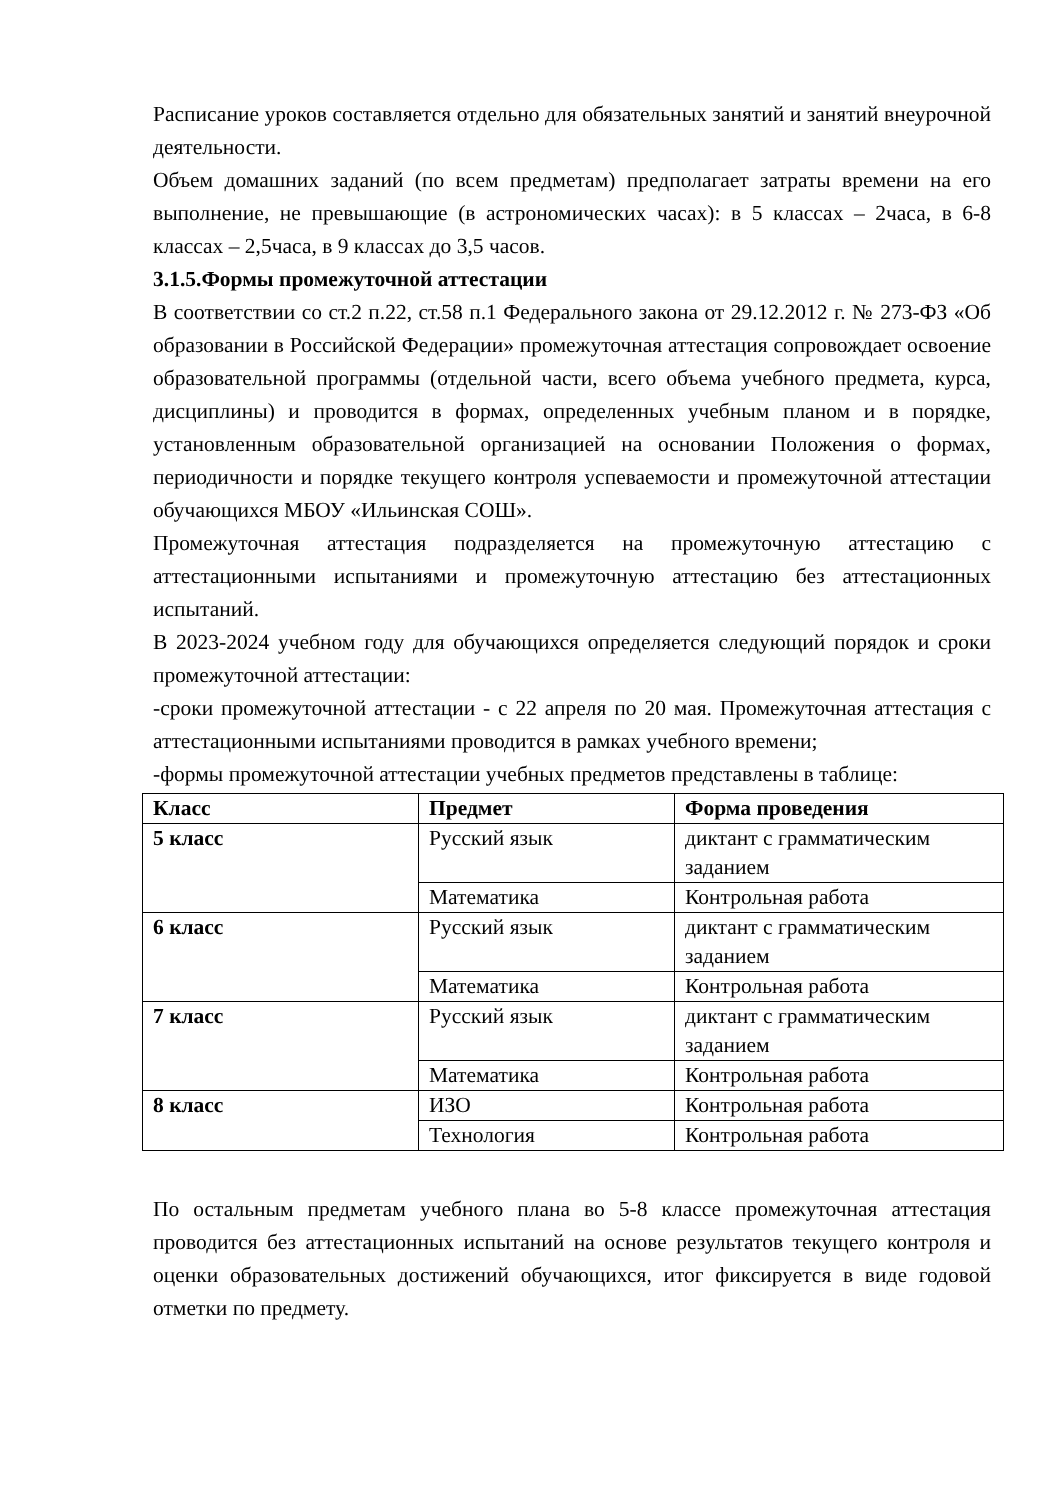Расписание уроков составляется отдельно для обязательных занятий и занятий внеурочной деятельности.
Объем домашних заданий (по всем предметам) предполагает затраты времени на его выполнение, не превышающие (в астрономических часах): в 5 классах – 2часа, в 6-8 классах – 2,5часа, в 9 классах до 3,5 часов.
3.1.5.Формы промежуточной аттестации
В соответствии со ст.2 п.22, ст.58 п.1 Федерального закона от 29.12.2012 г. № 273-ФЗ «Об образовании в Российской Федерации» промежуточная аттестация сопровождает освоение образовательной программы (отдельной части, всего объема учебного предмета, курса, дисциплины) и проводится в формах, определенных учебным планом и в порядке, установленным образовательной организацией на основании Положения о формах, периодичности и порядке текущего контроля успеваемости и промежуточной аттестации обучающихся МБОУ «Ильинская СОШ».
Промежуточная аттестация подразделяется на промежуточную аттестацию с аттестационными испытаниями и промежуточную аттестацию без аттестационных испытаний.
В 2023-2024 учебном году для обучающихся определяется следующий порядок и сроки промежуточной аттестации:
-сроки промежуточной аттестации - с 22 апреля по 20 мая. Промежуточная аттестация с аттестационными испытаниями проводится в рамках учебного времени;
-формы промежуточной аттестации учебных предметов представлены в таблице:
| Класс | Предмет | Форма проведения |
| --- | --- | --- |
| 5 класс | Русский язык | диктант с грамматическим заданием |
| | Математика | Контрольная работа |
| 6 класс | Русский язык | диктант с грамматическим заданием |
| | Математика | Контрольная работа |
| 7 класс | Русский язык | диктант с грамматическим заданием |
| | Математика | Контрольная работа |
| 8 класс | ИЗО | Контрольная работа |
| | Технология | Контрольная работа |
По остальным предметам учебного плана во 5-8 классе промежуточная аттестация проводится без аттестационных испытаний на основе результатов текущего контроля и оценки образовательных достижений обучающихся, итог фиксируется в виде годовой отметки по предмету.